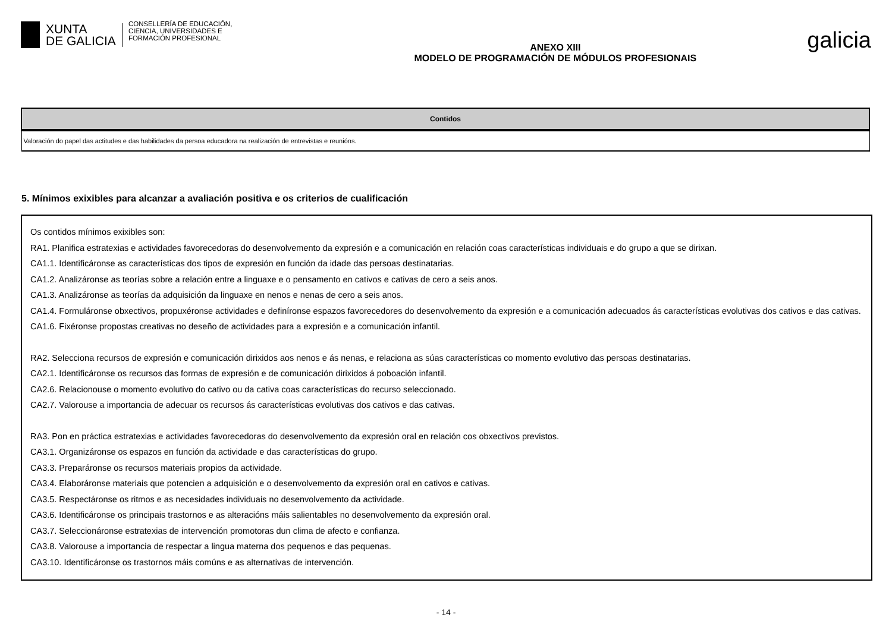XUNTA
DE GALICIA
CONSELLERÍA DE EDUCACIÓN,
CIENCIA, UNIVERSIDADES E
FORMACIÓN PROFESIONAL
ANEXO XIII
MODELO DE PROGRAMACIÓN DE MÓDULOS PROFESIONAIS
galicia
| Contidos |
| --- |
| Valoración do papel das actitudes e das habilidades da persoa educadora na realización de entrevistas e reunións. |
5. Mínimos exixibles para alcanzar a avaliación positiva e os criterios de cualificación
Os contidos mínimos exixibles son:
RA1. Planifica estratexias e actividades favorecedoras do desenvolvemento da expresión e a comunicación en relación coas características individuais e do grupo a que se dirixan.
CA1.1. Identificáronse as características dos tipos de expresión en función da idade das persoas destinatarias.
CA1.2. Analizáronse as teorías sobre a relación entre a linguaxe e o pensamento en cativos e cativas de cero a seis anos.
CA1.3. Analizáronse as teorías da adquisición da linguaxe en nenos e nenas de cero a seis anos.
CA1.4. Formuláronse obxectivos, propuxéronse actividades e definíronse espazos favorecedores do desenvolvemento da expresión e a comunicación adecuados ás características evolutivas dos cativos e das cativas.
CA1.6. Fixéronse propostas creativas no deseño de actividades para a expresión e a comunicación infantil.
RA2. Selecciona recursos de expresión e comunicación dirixidos aos nenos e ás nenas, e relaciona as súas características co momento evolutivo das persoas destinatarias.
CA2.1. Identificáronse os recursos das formas de expresión e de comunicación dirixidos á poboación infantil.
CA2.6. Relacionouse o momento evolutivo do cativo ou da cativa coas características do recurso seleccionado.
CA2.7. Valorouse a importancia de adecuar os recursos ás características evolutivas dos cativos e das cativas.
RA3. Pon en práctica estratexias e actividades favorecedoras do desenvolvemento da expresión oral en relación cos obxectivos previstos.
CA3.1. Organizáronse os espazos en función da actividade e das características do grupo.
CA3.3. Preparáronse os recursos materiais propios da actividade.
CA3.4. Elaboráronse materiais que potencien a adquisición e o desenvolvemento da expresión oral en cativos e cativas.
CA3.5. Respectáronse os ritmos e as necesidades individuais no desenvolvemento da actividade.
CA3.6. Identificáronse os principais trastornos e as alteracións máis salientables no desenvolvemento da expresión oral.
CA3.7. Seleccionáronse estratexias de intervención promotoras dun clima de afecto e confianza.
CA3.8. Valorouse a importancia de respectar a lingua materna dos pequenos e das pequenas.
CA3.10. Identificáronse os trastornos máis comúns e as alternativas de intervención.
- 14 -